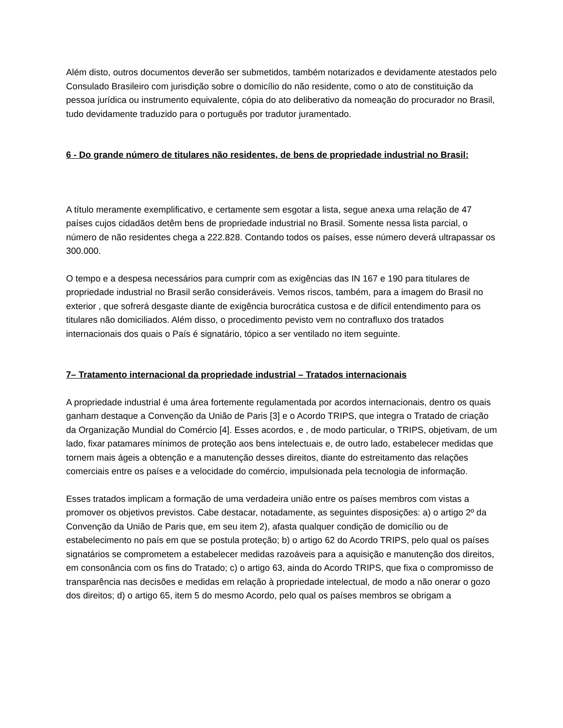Além disto, outros documentos deverão ser submetidos, também notarizados e devidamente atestados pelo Consulado Brasileiro com jurisdição sobre o domicílio do não residente, como o ato de constituição da pessoa jurídica ou instrumento equivalente, cópia do ato deliberativo da nomeação do procurador no Brasil, tudo devidamente traduzido para o português por tradutor juramentado.
6 - Do grande número de titulares não residentes, de bens de propriedade industrial no Brasil:
A título meramente exemplificativo, e certamente sem esgotar a lista, segue anexa uma relação de 47 países cujos cidadãos detêm bens de propriedade industrial no Brasil. Somente nessa lista parcial, o número de não residentes chega a 222.828. Contando todos os países, esse número deverá ultrapassar os 300.000.
O tempo e a despesa necessários para cumprir com as exigências das IN 167 e 190 para titulares de propriedade industrial no Brasil serão consideráveis. Vemos riscos, também, para a imagem do Brasil no exterior , que sofrerá desgaste diante de exigência burocrática custosa e de difícil entendimento para os titulares não domiciliados. Além disso, o procedimento pevisto vem no contrafluxo dos tratados internacionais dos quais o País é signatário, tópico a ser ventilado no item seguinte.
7– Tratamento internacional da propriedade industrial – Tratados internacionais
A propriedade industrial é uma área fortemente regulamentada por acordos internacionais, dentro os quais ganham destaque a Convenção da União de Paris [3] e o Acordo TRIPS, que integra o Tratado de criação da Organização Mundial do Comércio [4]. Esses acordos, e , de modo particular, o TRIPS, objetivam, de um lado, fixar patamares mínimos de proteção aos bens intelectuais e, de outro lado, estabelecer medidas que tornem mais ágeis a obtenção e a manutenção desses direitos, diante do estreitamento das relações comerciais entre os países e a velocidade do comércio, impulsionada pela tecnologia de informação.
Esses tratados implicam a formação de uma verdadeira união entre os países membros com vistas a promover os objetivos previstos. Cabe destacar, notadamente, as seguintes disposições: a) o artigo 2º da Convenção da União de Paris que, em seu item 2), afasta qualquer condição de domicílio ou de estabelecimento no país em que se postula proteção; b) o artigo 62 do Acordo TRIPS, pelo qual os países signatários se comprometem a estabelecer medidas razoáveis para a aquisição e manutenção dos direitos, em consonância com os fins do Tratado; c) o artigo 63, ainda do Acordo TRIPS, que fixa o compromisso de transparência nas decisões e medidas em relação à propriedade intelectual, de modo a não onerar o gozo dos direitos; d) o artigo 65, item 5 do mesmo Acordo, pelo qual os países membros se obrigam a